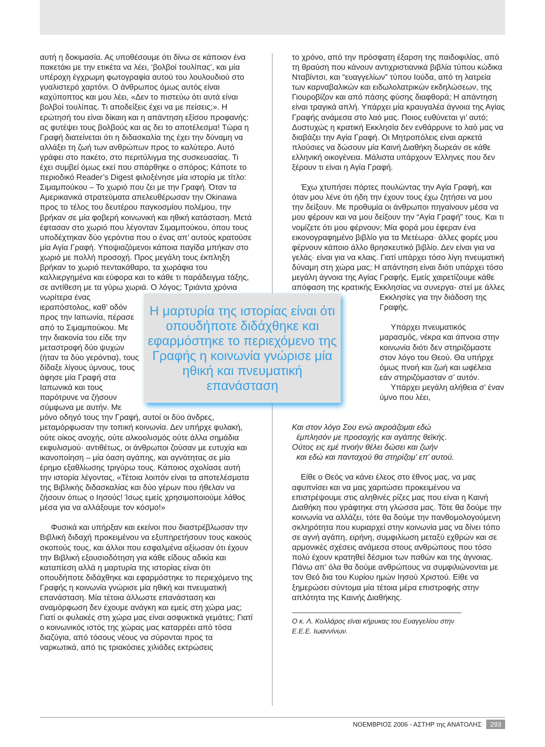αυτή η δοκιμασία. Ας υποθέσουμε ότι δίνω σε κάποιον ένα πακετάκι με την ετικέτα να λέει, ‘βολβοί τουλίπας’, και μία υπέροχη έγχρωμη φωτογραφία αυτού του λουλουδιού στο γυαλιστερό χαρτόνι. Ο άνθρωπος όμως αυτός είναι καχύποπτος και μου λέει, «Δεν το πιστεύω ότι αυτά είναι βολβοί τουλίπας. Τι αποδείξεις έχει να με πείσεις;». Η ερώτησή του είναι δίκαιη και η απάντηση εξίσου προφανής: ας φυτέψει τους βολβούς και ας δει το αποτέλεσμα! Τώρα η Γραφή διατείνεται ότι η διδασκαλία της έχει την δύναμη να αλλάξει τη ζωή των ανθρώπων προς το καλύτερο. Αυτό γράφει στο πακέτο, στο περιτύλιγμα της συσκευασίας. Τι έχει συμβεί όμως εκεί που σπάρθηκε ο σπόρος; Κάποτε το περιοδικό Reader’s Digest φιλοξένησε μία ιστορία με τίτλο: Σιμαμπούκου – Το χωριό που ζει με την Γραφή. Όταν τα Αμερικανικά στρατεύματα απελευθέρωσαν την Okinawa προς το τέλος του δευτέρου παγκοσμίου πολέμου, την βρήκαν σε μία φοβερή κοινωνική και ηθική κατάσταση. Μετά έφτασαν στο χωριό που λέγονταν Σιμαμπούκου, όπου τους υποδέχτηκαν δύο γερόντια που ο ένας απ’ αυτούς κρατούσε μία Αγία Γραφή. Υποψιαζόμενοι κάποια παγίδα μπήκαν στο χωριό με πολλή προσοχή. Προς μεγάλη τους έκπληξη βρήκαν το χωριό πεντακάθαρο, τα χωράφια του καλλιεργημένα και εύφορα και το κάθε τι παράδειγμα τάξης, σε αντίθεση με τα γύρω χωριά. Ο λόγος; Τριάντα χρόνια Η μαρτυρία της ιστορίας είναι ότι οπουδήποτε διδάχθηκε και εφαρμόστηκε το περιεχόμενο της Γραφής η κοινωνία γνώρισε μία ηθική και πνευματική επανάσταση νωρίτερα ένας ιεραπόστολος, καθ’ οδόν προς την Ιαπωνία, πέρασε από το Σιμαμπούκου. Με την διακονία του είδε την μεταστροφή δύο ψυχών (ήταν τα δύο γερόντια), τους δίδαξε λίγους ύμνους, τους άφησε μία Γραφή στα Ιαπωνικά και τους παρότρυνε να ζήσουν σύμφωνα με αυτήν. Με μόνο οδηγό τους την Γραφή, αυτοί οι δύο άνδρες, μεταμόρφωσαν την τοπική κοινωνία. Δεν υπήρχε φυλακή, ούτε οίκος ανοχής, ούτε αλκοολισμός ούτε άλλα σημάδια εκφυλισμού· αντιθέτως, οι άνθρωποι ζούσαν με ευτυχία και ικανοποίηση – μία όαση αγάπης, και αγνότητας σε μία έρημο εξαθλίωσης τριγύρω τους. Κάποιος σχολίασε αυτή την ιστορία λέγοντας, «Τέτοια λοιπόν είναι τα αποτελέσματα της Βιβλικής διδασκαλίας και δύο γέρων που ήθελαν να ζήσουν όπως ο Ιησούς! Ίσως εμείς χρησιμοποιούμε λάθος μέσα για να αλλάξουμε τον κόσμο!»
Φυσικά και υπήρξαν και εκείνοι που διαστρέβλωσαν την Βιβλική διδαχή προκειμένου να εξυπηρετήσουν τους κακούς σκοπούς τους, και άλλοι που εσφαλμένα αξίωσαν ότι έχουν την Βιβλική εξουσιοδότηση για κάθε είδους αδικία και καταπίεση αλλά η μαρτυρία της ιστορίας είναι ότι οπουδήποτε διδάχθηκε και εφαρμόστηκε το περιεχόμενο της Γραφής η κοινωνία γνώρισε μία ηθική και πνευματική επανάσταση. Μία τέτοια άλλωστε επανάσταση και αναμόρφωση δεν έχουμε ανάγκη και εμείς στη χώρα μας; Γιατί οι φυλακές στη χώρα μας είναι ασφυκτικά γεμάτες; Γιατί ο κοινωνικός ιστός της χώρας μας καταρρέει από τόσα διαζύγια, από τόσους νέους να σύρονται προς τα ναρκωτικά, από τις τριακόσιες χιλιάδες εκτρώσεις
το χρόνο, από την πρόσφατη έξαρση της παιδοφιλίας, από τη θραύση που κάνουν αντιχριστιανικά βιβλία τύπου κώδικα Νταβίντσι, και “ευαγγελίων” τύπου Ιούδα, από τη λατρεία των καρναβαλικών και ειδωλολατρικών εκδηλώσεων, της Γιουροβίζον και από πάσης φύσης διαφθορά; Η απάντηση είναι τραγικά απλή. Υπάρχει μία κραυγαλέα άγνοια της Αγίας Γραφής ανάμεσα στο λαό μας. Ποιος ευθύνεται γι’ αυτό; Δυστυχώς η κρατική Εκκλησία δεν ενθάρρυνε το λαό μας να διαβάζει την Αγία Γραφή. Οι Μητροπόλεις είναι αρκετά πλούσιες να δώσουν μία Καινή Διαθήκη δωρεάν σε κάθε ελληνική οικογένεια. Μάλιστα υπάρχουν Έλληνες που δεν ξέρουν τι είναι η Αγία Γραφή.
Έχω χτυπήσει πόρτες πουλώντας την Αγία Γραφή, και όταν μου λένε ότι ήδη την έχουν τους έχω ζητήσει να μου την δείξουν. Με προθυμία οι άνθρωποι πηγαίνουν μέσα να μου φέρουν και να μου δείξουν την “Αγία Γραφή” τους. Και τι νομίζετε ότι μου φέρνουν; Μία φορά μου έφεραν ένα εικονογραφημένο βιβλίο για τα Μετέωρα· άλλες φορές μου φέρνουν κάποιο άλλο θρησκευτικό βιβλίο. Δεν είναι για να γελάς· είναι για να κλαις. Γιατί υπάρχει τόσο λίγη πνευματική δύναμη στη χώρα μας; Η απάντηση είναι διότι υπάρχει τόσο μεγάλη άγνοια της Αγίας Γραφής. Εμείς χαιρετίζουμε κάθε απόφαση της κρατικής Εκκλησίας να συνεργα- στεί με άλλες Εκκλησίες για την διάδοση της Γραφής.
Υπάρχει πνευματικός μαρασμός, νέκρα και άπνοια στην κοινωνία διότι δεν στηριζόμαστε στον λόγο του Θεού. Θα υπήρχε όμως πνοή και ζωή και ωφέλεια εάν στηριζόμασταν σ’ αυτόν.
Υπάρχει μεγάλη αλήθεια σ’ έναν ύμνο που λέει,
Και στον λόγο Σου ενώ ακροάζομαι εδώ
έμπλησόν με προσοχής και αγάπης θεϊκής.
Ούτος εις εμέ πνοήν θέλει δώσει και ζωήν
και εδώ και πανταχού θα στηρίζομ’ επ’ αυτού.
Είθε ο Θεός να κάνει έλεος στο έθνος μας, να μας αφυπνίσει και να μας χαριτώσει προκειμένου να επιστρέψουμε στις αληθινές ρίζες μας που είναι η Καινή Διαθήκη που γράφτηκε στη γλώσσα μας. Τότε θα δούμε την κοινωνία να αλλάζει, τότε θα δούμε την πανθομολογούμενη σκληρότητα που κυριαρχεί στην κοινωνία μας να δίνει τόπο σε αγνή αγάπη, ειρήνη, συμφιλίωση μεταξύ εχθρών και σε αρμονικές σχέσεις ανάμεσα στους ανθρώπους που τόσο πολύ έχουν κρατηθεί δέσμιοι των παθών και της άγνοιας. Πάνω απ’ όλα θα δούμε ανθρώπους να συμφιλιώνονται με τον Θεό δια του Κυρίου ημών Ιησού Χριστού. Είθε να ξημερώσει σύντομα μία τέτοια μέρα επιστροφής στην απλότητα της Καινής Διαθήκης.
Ο κ. Λ. Κολλάρος είναι κήρυκας του Ευαγγελίου στην Ε.Ε.Ε. Ιωαννίνων.
ΝΟΕΜΒΡΙΟΣ 2006 - ΑΣΤΗΡ της ΑΝΑΤΟΛΗΣ 293